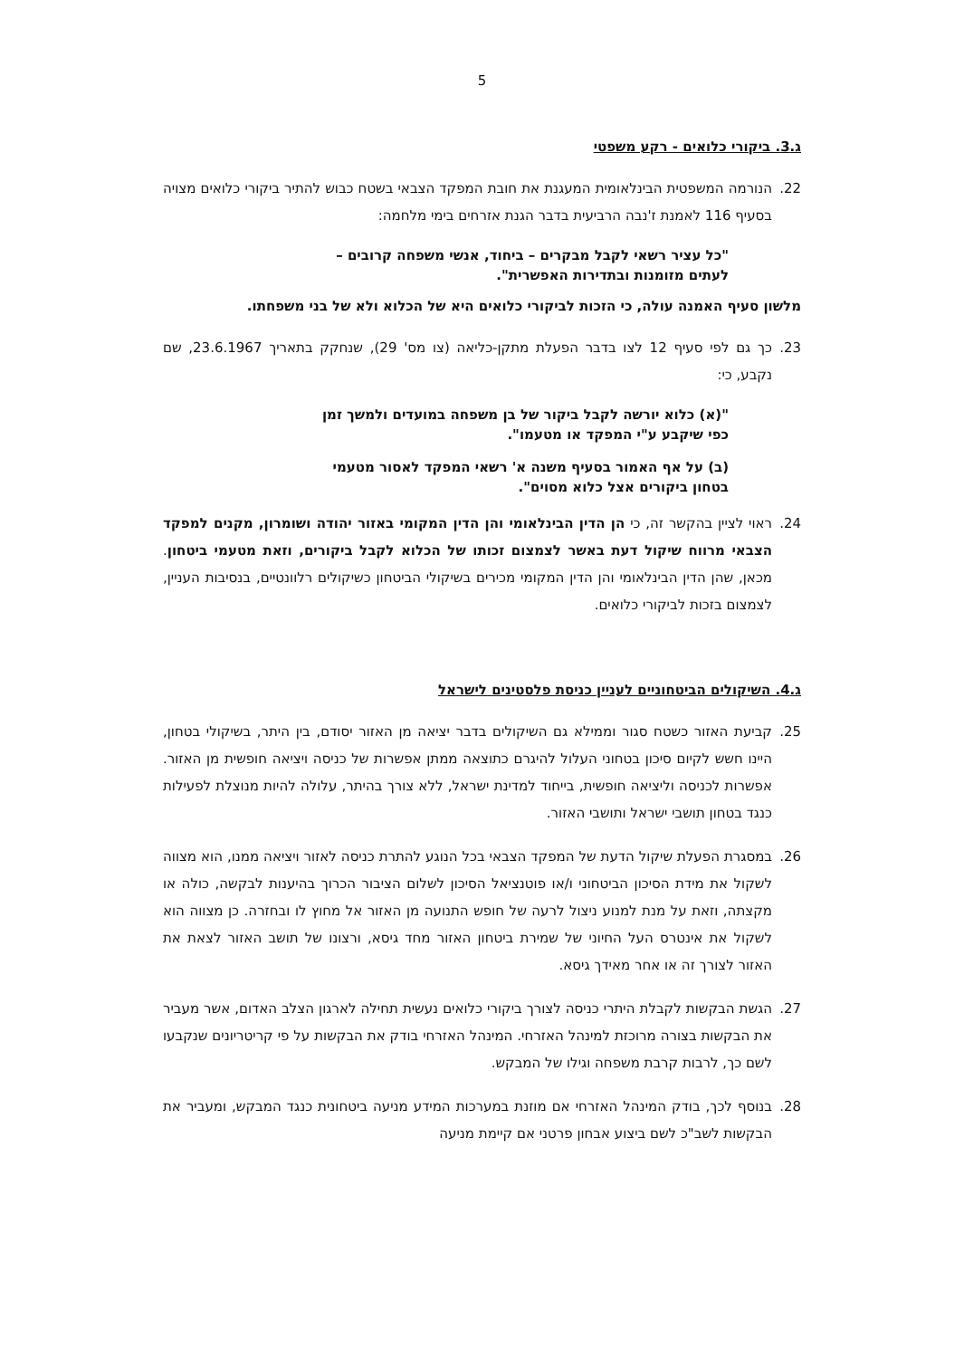5
ג.3. ביקורי כלואים - רקע משפטי
22. הנורמה המשפטית הבינלאומית המעגנת את חובת המפקד הצבאי בשטח כבוש להתיר ביקורי כלואים מצויה בסעיף 116 לאמנת ז'נבה הרביעית בדבר הגנת אזרחים בימי מלחמה:
"כל עציר רשאי לקבל מבקרים – ביחוד, אנשי משפחה קרובים – לעתים מזומנות ובתדירות האפשרית".
מלשון סעיף האמנה עולה, כי הזכות לביקורי כלואים היא של הכלוא ולא של בני משפחתו.
23. כך גם לפי סעיף 12 לצו בדבר הפעלת מתקן-כליאה (צו מס' 29), שנחקק בתאריך 23.6.1967, שם נקבע, כי:
"(א) כלוא יורשה לקבל ביקור של בן משפחה במועדים ולמשך זמן כפי שיקבע ע"י המפקד או מטעמו".
(ב) על אף האמור בסעיף משנה א' רשאי המפקד לאסור מטעמי בטחון ביקורים אצל כלוא מסוים".
24. ראוי לציין בהקשר זה, כי הן הדין הבינלאומי והן הדין המקומי באזור יהודה ושומרון, מקנים למפקד הצבאי מרווח שיקול דעת באשר לצמצום זכותו של הכלוא לקבל ביקורים, וזאת מטעמי ביטחון. מכאן, שהן הדין הבינלאומי והן הדין המקומי מכירים בשיקולי הביטחון כשיקולים רלוונטיים, בנסיבות העניין, לצמצום בזכות לביקורי כלואים.
ג.4. השיקולים הביטחוניים לעניין כניסת פלסטינים לישראל
25. קביעת האזור כשטח סגור וממילא גם השיקולים בדבר יציאה מן האזור יסודם, בין היתר, בשיקולי בטחון, היינו חשש לקיום סיכון בטחוני העלול להיגרם כתוצאה ממתן אפשרות של כניסה ויציאה חופשית מן האזור. אפשרות לכניסה וליציאה חופשית, בייחוד למדינת ישראל, ללא צורך בהיתר, עלולה להיות מנוצלת לפעילות כנגד בטחון תושבי ישראל ותושבי האזור.
26. במסגרת הפעלת שיקול הדעת של המפקד הצבאי בכל הנוגע להתרת כניסה לאזור ויציאה ממנו, הוא מצווה לשקול את מידת הסיכון הביטחוני ו/או פוטנציאל הסיכון לשלום הציבור הכרוך בהיענות לבקשה, כולה או מקצתה, וזאת על מנת למנוע ניצול לרעה של חופש התנועה מן האזור אל מחוץ לו ובחזרה. כן מצווה הוא לשקול את אינטרס העל החיוני של שמירת ביטחון האזור מחד גיסא, ורצונו של תושב האזור לצאת את האזור לצורך זה או אחר מאידך גיסא.
27. הגשת הבקשות לקבלת היתרי כניסה לצורך ביקורי כלואים נעשית תחילה לארגון הצלב האדום, אשר מעביר את הבקשות בצורה מרוכזת למינהל האזרחי. המינהל האזרחי בודק את הבקשות על פי קריטריונים שנקבעו לשם כך, לרבות קרבת משפחה וגילו של המבקש.
28. בנוסף לכך, בודק המינהל האזרחי אם מוזנת במערכות המידע מניעה ביטחונית כנגד המבקש, ומעביר את הבקשות לשב"כ לשם ביצוע אבחון פרטני אם קיימת מניעה